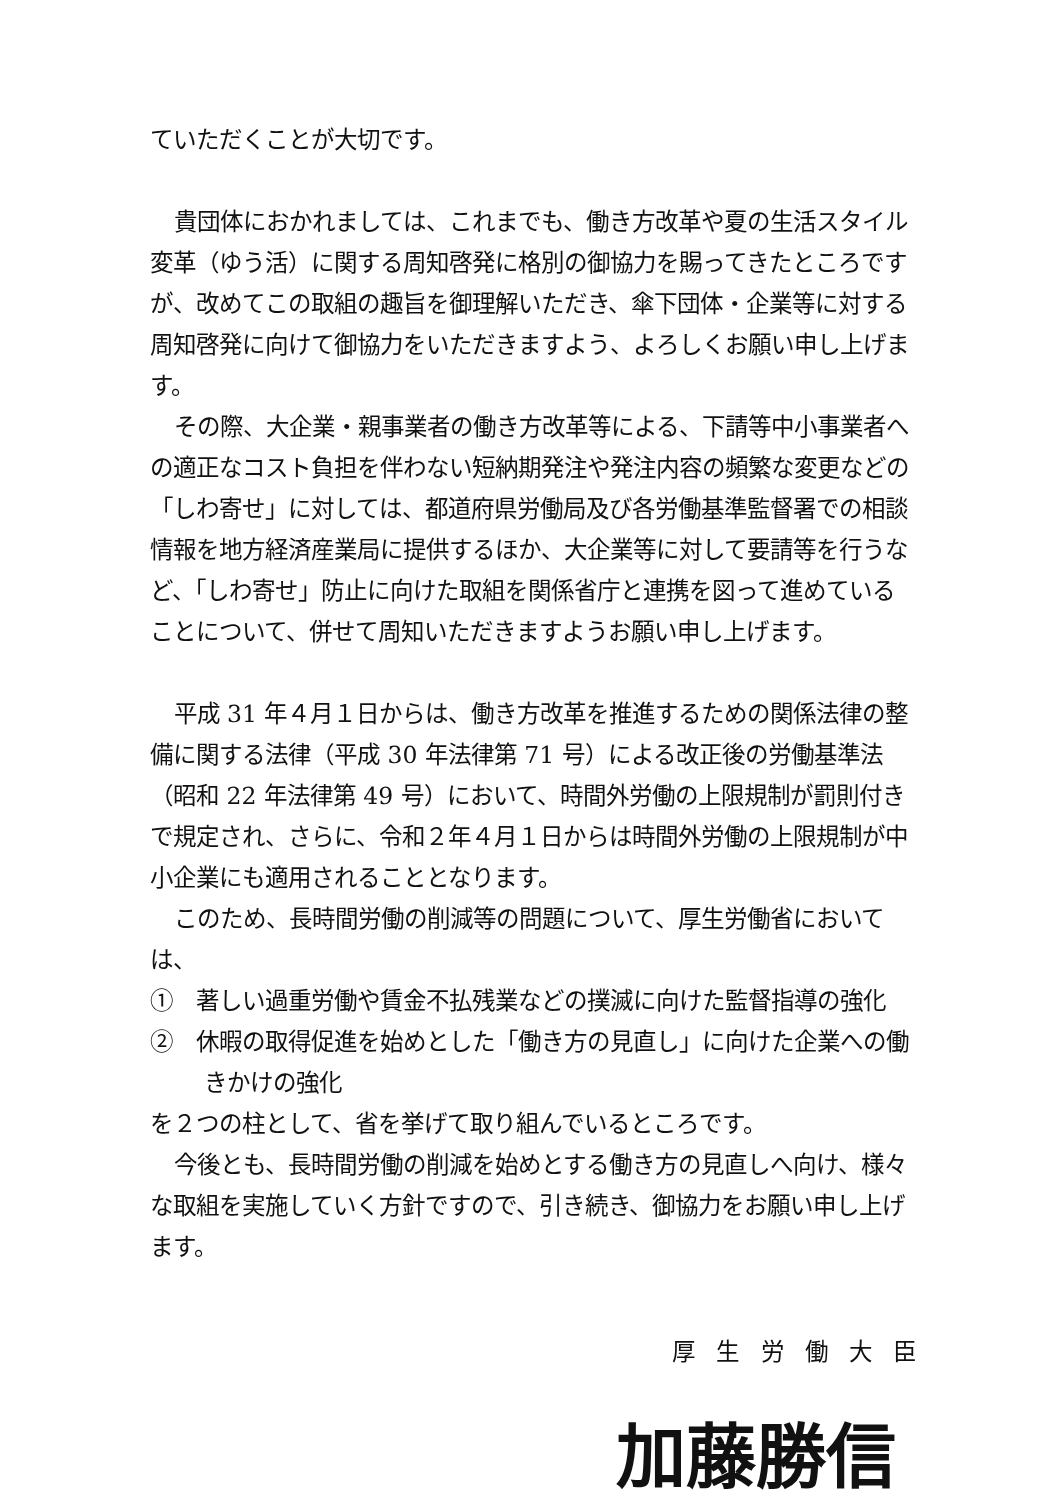ていただくことが大切です。
貴団体におかれましては、これまでも、働き方改革や夏の生活スタイル変革（ゆう活）に関する周知啓発に格別の御協力を賜ってきたところですが、改めてこの取組の趣旨を御理解いただき、傘下団体・企業等に対する周知啓発に向けて御協力をいただきますよう、よろしくお願い申し上げます。
その際、大企業・親事業者の働き方改革等による、下請等中小事業者への適正なコスト負担を伴わない短納期発注や発注内容の頻繁な変更などの「しわ寄せ」に対しては、都道府県労働局及び各労働基準監督署での相談情報を地方経済産業局に提供するほか、大企業等に対して要請等を行うなど、「しわ寄せ」防止に向けた取組を関係省庁と連携を図って進めていることについて、併せて周知いただきますようお願い申し上げます。
平成 31 年４月１日からは、働き方改革を推進するための関係法律の整備に関する法律（平成 30 年法律第 71 号）による改正後の労働基準法（昭和 22 年法律第 49 号）において、時間外労働の上限規制が罰則付きで規定され、さらに、令和２年４月１日からは時間外労働の上限規制が中小企業にも適用されることとなります。
このため、長時間労働の削減等の問題について、厚生労働省においては、
①　著しい過重労働や賃金不払残業などの撲滅に向けた監督指導の強化
②　休暇の取得促進を始めとした「働き方の見直し」に向けた企業への働きかけの強化
を２つの柱として、省を挙げて取り組んでいるところです。
今後とも、長時間労働の削減を始めとする働き方の見直しへ向け、様々な取組を実施していく方針ですので、引き続き、御協力をお願い申し上げます。
厚生労働大臣
加藤勝信